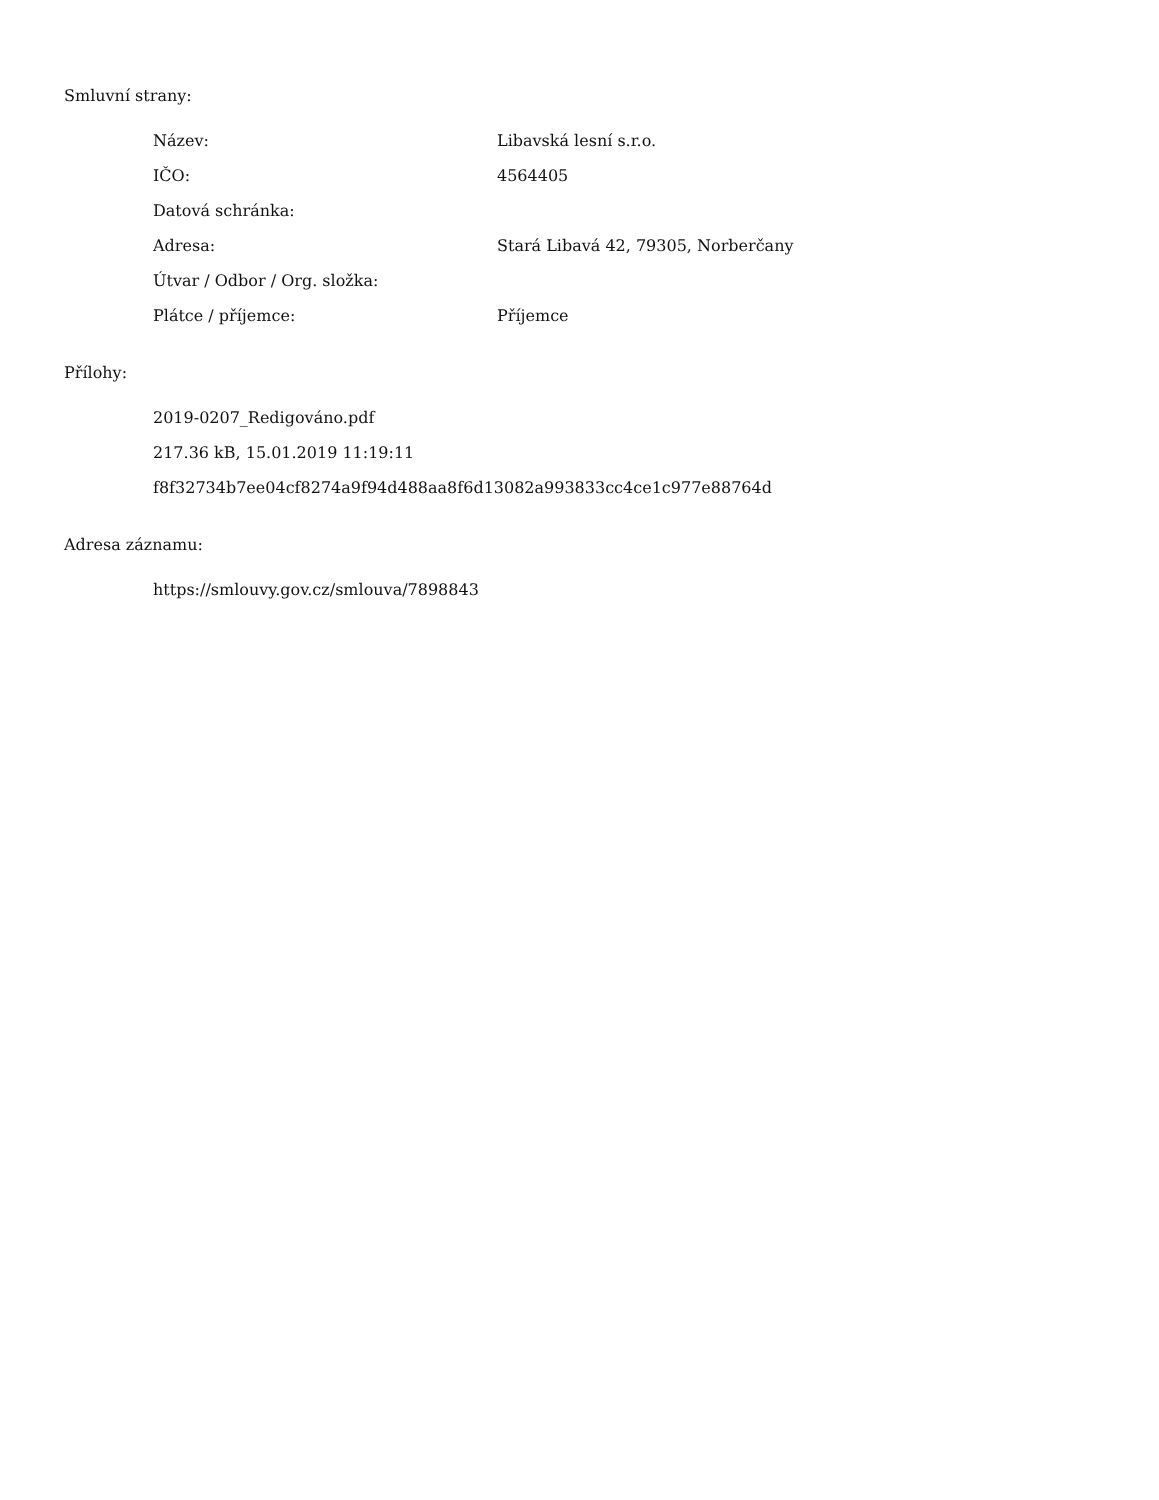Smluvní strany:
| Název: | Libavská lesní s.r.o. |
| IČO: | 4564405 |
| Datová schránka: | |
| Adresa: | Stará Libavá 42, 79305, Norberčany |
| Útvar / Odbor / Org. složka: | |
| Plátce / příjemce: | Příjemce |
Přílohy:
2019-0207_Redigováno.pdf
217.36 kB, 15.01.2019 11:19:11
f8f32734b7ee04cf8274a9f94d488aa8f6d13082a993833cc4ce1c977e88764d
Adresa záznamu:
https://smlouvy.gov.cz/smlouva/7898843